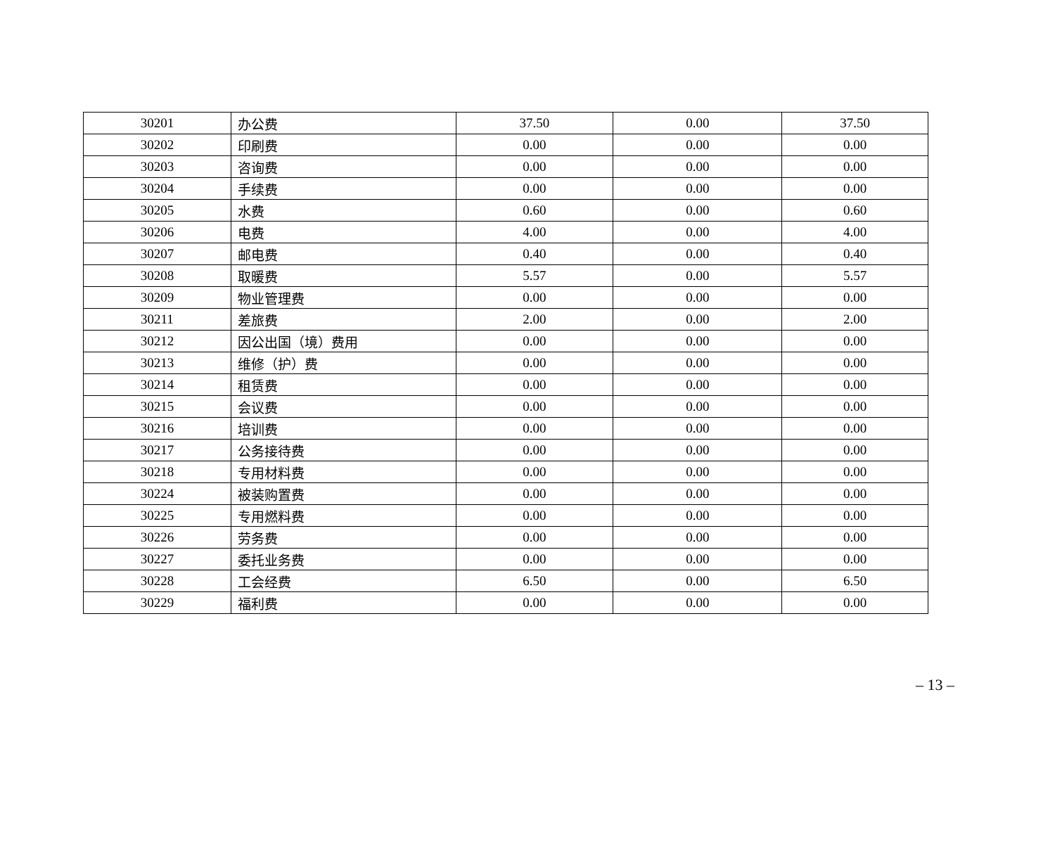| 30201 | 办公费 | 37.50 | 0.00 | 37.50 |
| 30202 | 印刷费 | 0.00 | 0.00 | 0.00 |
| 30203 | 咨询费 | 0.00 | 0.00 | 0.00 |
| 30204 | 手续费 | 0.00 | 0.00 | 0.00 |
| 30205 | 水费 | 0.60 | 0.00 | 0.60 |
| 30206 | 电费 | 4.00 | 0.00 | 4.00 |
| 30207 | 邮电费 | 0.40 | 0.00 | 0.40 |
| 30208 | 取暖费 | 5.57 | 0.00 | 5.57 |
| 30209 | 物业管理费 | 0.00 | 0.00 | 0.00 |
| 30211 | 差旅费 | 2.00 | 0.00 | 2.00 |
| 30212 | 因公出国（境）费用 | 0.00 | 0.00 | 0.00 |
| 30213 | 维修（护）费 | 0.00 | 0.00 | 0.00 |
| 30214 | 租赁费 | 0.00 | 0.00 | 0.00 |
| 30215 | 会议费 | 0.00 | 0.00 | 0.00 |
| 30216 | 培训费 | 0.00 | 0.00 | 0.00 |
| 30217 | 公务接待费 | 0.00 | 0.00 | 0.00 |
| 30218 | 专用材料费 | 0.00 | 0.00 | 0.00 |
| 30224 | 被装购置费 | 0.00 | 0.00 | 0.00 |
| 30225 | 专用燃料费 | 0.00 | 0.00 | 0.00 |
| 30226 | 劳务费 | 0.00 | 0.00 | 0.00 |
| 30227 | 委托业务费 | 0.00 | 0.00 | 0.00 |
| 30228 | 工会经费 | 6.50 | 0.00 | 6.50 |
| 30229 | 福利费 | 0.00 | 0.00 | 0.00 |
– 13 –